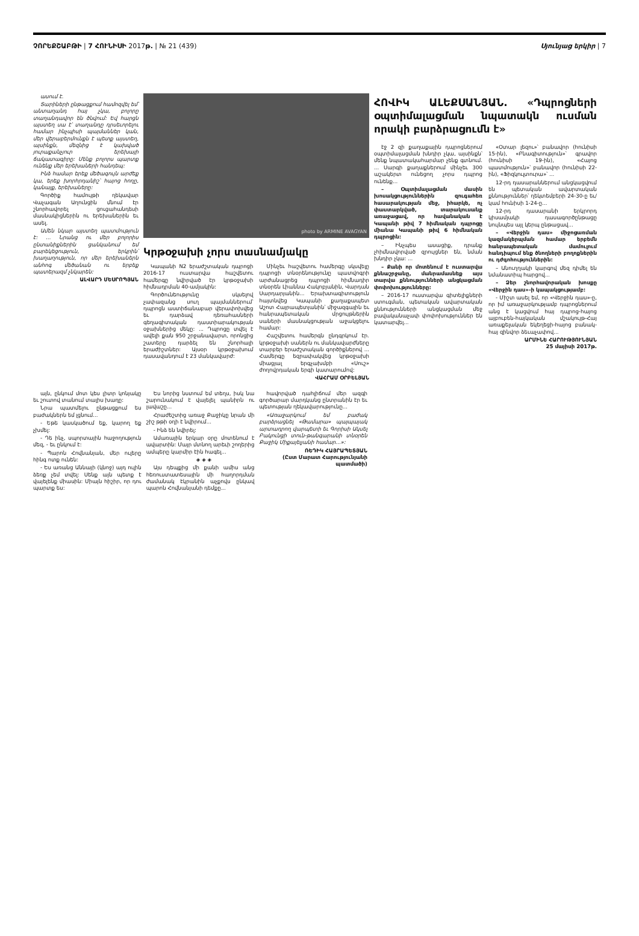ՉՈՐԵՔՇԱԲԹԻ | 7 ՀՈՒՆԻՍԻ 2017թ. | № 21 (439) Սյունյաց երկիր | 7
ասում է.
Տարիների ընթացքում համոզվել եմ՝ անտաղանդ հայ չկա, բոլորը տաղանդավոր են ծնվում: Եվ հարցն այստեղ սա է՝ տաղանդը դրսեւորելու համար ինչպիսի պայմաններ կան, մեր վերաբերմունքն է պետք այստեղ, այսինքն, մեզնից է կախված յուրաքանչյուր երեխայի ճակատագիրը: Մենք բոլորս պարտք ունենք մեր երեխաների հանդեպ:
Ինձ համար երեք մեծագույն արժեք կա, երեք խորհրդանիշ՝ հայոց հողը, կանայք, երեխաները:
Գործիք համույթի ղեկավար Վաչագան Աղունցին մնում էր շնորհավորել ցուցահանդեսի մասնակիցներին ու երեխաներին եւ ասել.
Ամեն նկար այստեղ պատմություն է: ... Նրանց ու մեր բոլորիս ընտանիքներին ցանկանում եմ բարեկեցություն, երկրին՝ խաղաղություն, որ մեր երեխաներն անհոգ մեծանան ու երբեք պատերազմ չնկարեն:
ԱԼՎԱՐԴ ՄԵՍՐՈՊՅԱՆ
photo by ARMINE AVAGYAN
Կրթօջախի չորս տասնամյակը
Կապանի N2 երաժշտական դպրոցի 2016-17 ուստարվա հաշվետու համերգը նվիրված էր կրթօջախի հիմնադրման 40-ամյակին:
Գործունեությունը սկսելով չափազանց սուղ պայմաններում՝ դպրոցն աստիճանաբար վերափոխվեց եւ դարձավ դեռահասների գեղագիտական դաստիարակության օջախներից մեկը: ... Դպրոցը տվել է ավելի քան 950 շրջանավարտ, որոնցից շատերը դարձել են շնորհալի երաժիշտներ: Այսօր կրթօջախում դասավանդում է 23 մանկավարժ:
Մինչեւ հաշվետու համերգը սկսվելը դպրոցի տնօրենությունը պատվոգրի արժանացրեց դպրոցի հիմնադիր տնօրեն Լիաննա Հակոբյանին, Վարդան Սարդարյանին... Երախտագիտություն հայտնվեց Կապանի քաղաքապետ Աշոտ Հայրապետյանին՝ միջազգային եւ հանրապետական մրցույթներին սաների մասնակցության աջակցելու համար:
Հաշվետու համերգն ընդգրկում էր. կրթօջախի սաներն ու մանկավարժները տարբեր երաժշտական գործիքներով ... Համերգը եզրափակվեց կրթօջախի միացյալ երգչախմբի «Սուշ» ժողովրդական երգի կատարումով:
ՎԱՀՐԱՄ ՕՐԲԵԼՅԱՆ
ՀՈՎԻԿ ԱԼԵՔՍԱՆՅԱՆ. «Դպրոցների օպտիմալացման նպատակն ուսման որակի բարձրացումն է»
էջ 2 զի քաղաքային դպրոցներում օպտիմալացման խնդիր չկա, այսինքն՝ մենք նպատակահարմար չենք գտնում. ... Սարգի քաղաքներում մինչեւ 300 աշակերտ ունեցող չորս դպրոց ունենք...
– Օպտիմալացման մասին խոսակցություններին զուգահեռ հասարակության մեջ, իհարկե, ոչ փաստարկված, տարակուսանք առաջացավ, որ հավանական է Կապանի թիվ 7 հիմնական դպրոցը միանա Կապանի թիվ 6 հիմնական դպրոցին:
– Ինչպես ասացիք, դրանք չհիմնավորված զրույցներ են, նման խնդիր չկա: ...
– Քանի որ մոտենում է ուստարվա քննաշրջանը, մանրամասնեք այս տարվա քննությունների անցկացման փոփոխությունները:
– 2016-17 ուստարվա գիտելիքների ստուգման, պետական ավարտական քննությունների անցկացման մեջ բավականաչափ փոփոխություններ են կատարվել...
«Օտար լեզու»՝ բանավոր (հունիսի 15-ին), «Բնագիտություն»՝ գրավոր (հունիսի 19-ին), «Հայոց պատմություն»՝ բանավոր (հունիսի 22-ին), «Ֆիզկուլտուրա»՝ ...
12-րդ դասարաններում անցկացվում են պետական ավարտական քննություններ՝ ղեկտեմբերի 24-30-ը եւ/կամ հունիսի 1-24-ը...
12-րդ դասարանի երկրորդ կիսամյակի դասագործընթացը նույնպես այլ կերպ ընթացավ...
– «Վերջին դաս» միջոցառման կազմակերպման համար երբեմն հանրապետական մամուլում հանդիպում ենք ծնողների բողոքներին ու դժգոհություններին:
– Անուղղակի կարգով մեզ դիմել են նմանատիպ հարցով...
– Ձեր շնորհավորական խոսքը «Վերջին դաս»-ի կապակցությամբ:
- Միշտ ասել եմ, որ «Վերջին դաս»-ը, որ իմ առաջարկությամբ դպրոցներում անց է կացվում հայ դպրոց-հայոց այբուբեն-հայկական մշակույթ-Հայ առաքելական եկեղեցի-հայոց բանակ-հայ զինվոր ձեւաչափով...
ԱՐՄԻՆԵ ՀԱՐՈՒԹՅՈՒՆՅԱՆ
25 մայիսի 2017թ.
այն, ընկում մոտ կես լիտր կոնյակը եւ շուտով տանում տալիս խաղը:
Նրա պատմելու ընթացքում ես բաժակներն եմ լցնում...
- Եթե կասկածում եք, կարող եք չխմել:
- Դե ինչ, սպորտային հաջողություն մեզ, - եւ ընկում է:
- Պարոն Հովնանյան, մեր ուլերը հինգ ոտք ունեն:
- Ես առանց Աննայի (կնոջ) այդ ուլին ձեռք չեմ տվել: Սենք այն պետք է վայելենք միասին: Միայն հիշիր, որ դու պարտք ես:
Ես նորից նստում եմ տեղս, իսկ նա շարունակում է վայելել պանիրն ու լավաշը...
Հրաժեշտից առաջ Քաջիկը նրան մի շիշ թթի օղի է նվիրում...
- Ինձ են նվիրել:
Ամառային երկար օրը մոտենում է ավարտին: Մայր մտնող արեւի շողերից ամպերը կարմիր էին հագել...
◈ ◈ ◈
Այս դեպքից մի քանի ամիս անց հեռուստատեսային մի հաղորդման ժամանակ էկրանին աչքովս ընկավ պարոն Հովնանյանի դեմքը...
հավորված դահլիճում մեր ազգի գործարար մարդկանց ընտրանին էր եւ պետության ղեկավարությունը...
«Առաջարկում եմ բաժակ բարձրացնել «Թամարա» պայպայակ արտադրող վարպետի եւ Գորիսի Ակսել Բակունցի տուն-թանգարանի տնօրեն Քաջիկ Միքայելյանի համար...»:
ՌԵԴԻԿ ՀԱՅՐԱՊԵՏՅԱՆ
(Ըստ Մարատ Հարությունյանի պատմածի)